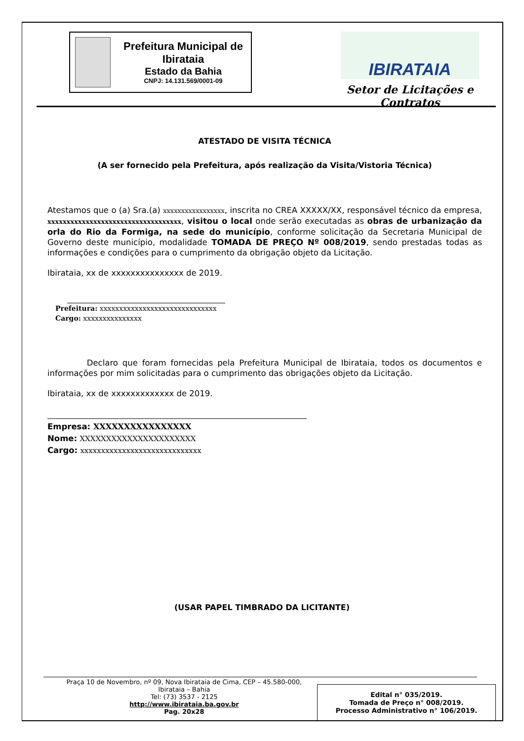Prefeitura Municipal de Ibirataia
Estado da Bahia
CNPJ: 14.131.569/0001-09
IBIRATAIA
Setor de Licitações e Contratos
ATESTADO DE VISITA TÉCNICA
(A ser fornecido pela Prefeitura, após realização da Visita/Vistoria Técnica)
Atestamos que o (a) Sra.(a) xxxxxxxxxxxxxxxxx, inscrita no CREA XXXXX/XX, responsável técnico da empresa, xxxxxxxxxxxxxxxxxxxxxxxxxxxxxxxxxxx, visitou o local onde serão executadas as obras de urbanização da orla do Rio da Formiga, na sede do município, conforme solicitação da Secretaria Municipal de Governo deste município, modalidade TOMADA DE PREÇO Nº 008/2019, sendo prestadas todas as informações e condições para o cumprimento da obrigação objeto da Licitação.
Ibirataia, xx de xxxxxxxxxxxxxxx de 2019.
Prefeitura: xxxxxxxxxxxxxxxxxxxxxxxxxxxxxx
Cargo: xxxxxxxxxxxxxxx
Declaro que foram fornecidas pela Prefeitura Municipal de Ibirataia, todos os documentos e informações por mim solicitadas para o cumprimento das obrigações objeto da Licitação.
Ibirataia, xx de xxxxxxxxxxxxx de 2019.
Empresa: XXXXXXXXXXXXXXXX
Nome: XXXXXXXXXXXXXXXXXXXXXX
Cargo: xxxxxxxxxxxxxxxxxxxxxxxxxxxxx
(USAR PAPEL TIMBRADO DA LICITANTE)
Praça 10 de Novembro, nº 09, Nova Ibirataia de Cima, CEP – 45.580-000,
Ibirataia – Bahia
Tel: (73) 3537 - 2125
http://www.ibirataia.ba.gov.br
Pag. 20x28
Edital n° 035/2019.
Tomada de Preço n° 008/2019.
Processo Administrativo n° 106/2019.